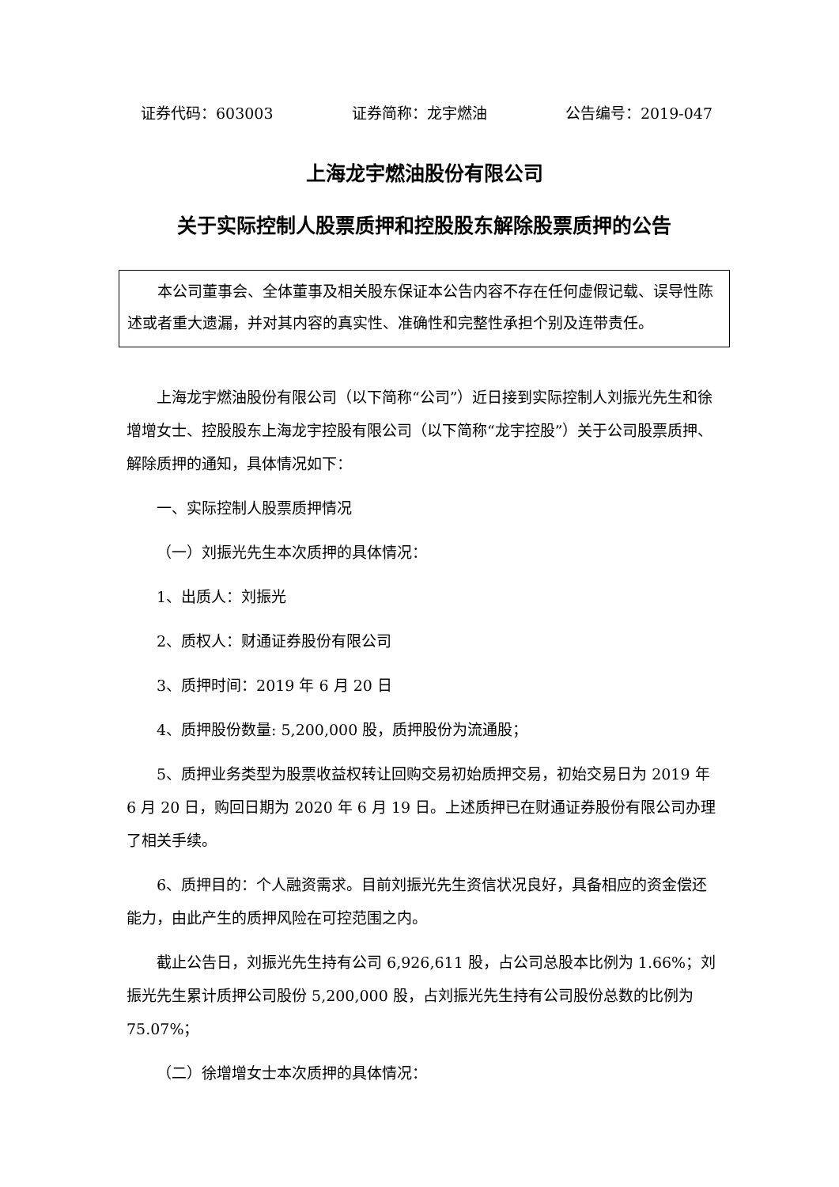证券代码：603003 证券简称：龙宇燃油 公告编号：2019-047
上海龙宇燃油股份有限公司
关于实际控制人股票质押和控股股东解除股票质押的公告
本公司董事会、全体董事及相关股东保证本公告内容不存在任何虚假记载、误导性陈述或者重大遗漏，并对其内容的真实性、准确性和完整性承担个别及连带责任。
上海龙宇燃油股份有限公司（以下简称“公司”）近日接到实际控制人刘振光先生和徐增增女士、控股股东上海龙宇控股有限公司（以下简称“龙宇控股”）关于公司股票质押、解除质押的通知，具体情况如下：
一、实际控制人股票质押情况
（一）刘振光先生本次质押的具体情况：
1、出质人：刘振光
2、质权人：财通证券股份有限公司
3、质押时间：2019 年 6 月 20 日
4、质押股份数量: 5,200,000 股，质押股份为流通股；
5、质押业务类型为股票收益权转让回购交易初始质押交易，初始交易日为 2019 年 6 月 20 日，购回日期为 2020 年 6 月 19 日。上述质押已在财通证券股份有限公司办理了相关手续。
6、质押目的：个人融资需求。目前刘振光先生资信状况良好，具备相应的资金偿还能力，由此产生的质押风险在可控范围之内。
截止公告日，刘振光先生持有公司 6,926,611 股，占公司总股本比例为 1.66%；刘振光先生累计质押公司股份 5,200,000 股，占刘振光先生持有公司股份总数的比例为 75.07%；
（二）徐增增女士本次质押的具体情况：